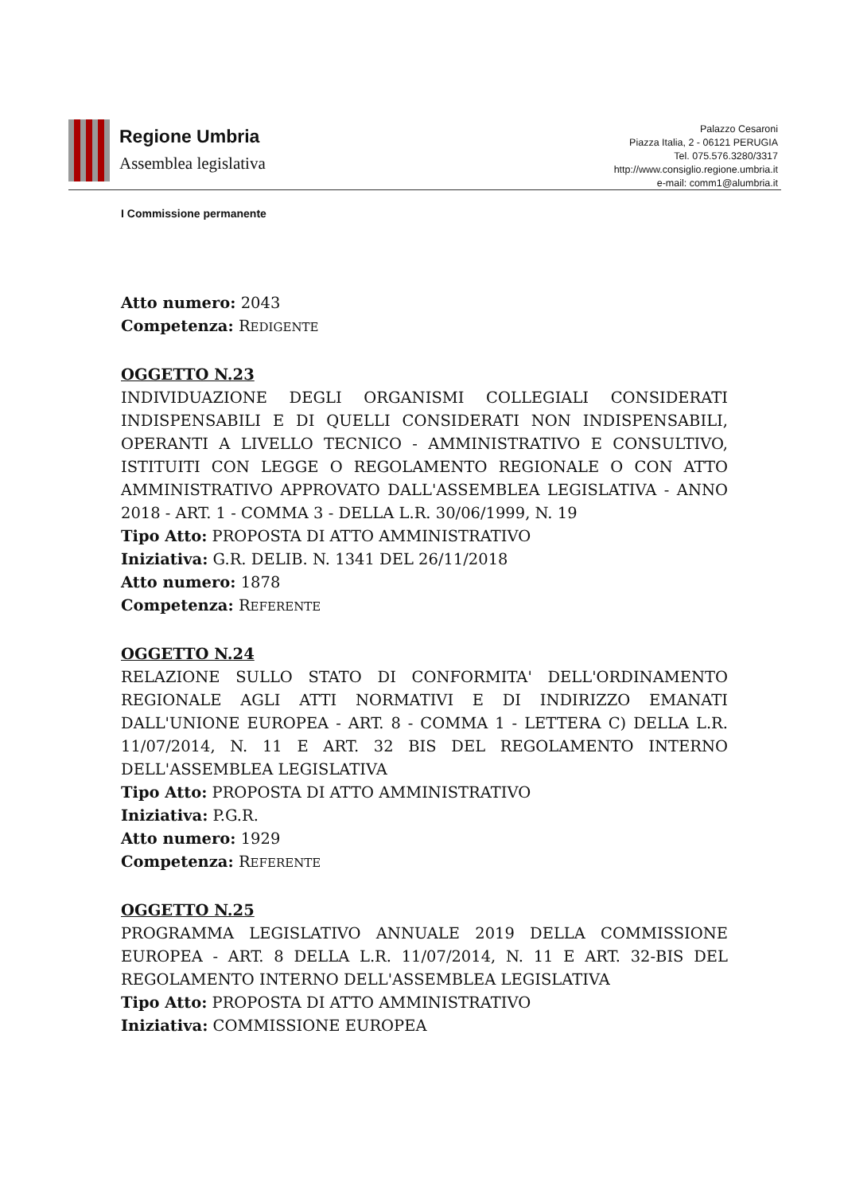Regione Umbria
Assemblea legislativa
Palazzo Cesaroni
Piazza Italia, 2 - 06121 PERUGIA
Tel. 075.576.3280/3317
http://www.consiglio.regione.umbria.it
e-mail: comm1@alumbria.it
I Commissione permanente
Atto numero: 2043
Competenza: REDIGENTE
OGGETTO N.23
INDIVIDUAZIONE DEGLI ORGANISMI COLLEGIALI CONSIDERATI INDISPENSABILI E DI QUELLI CONSIDERATI NON INDISPENSABILI, OPERANTI A LIVELLO TECNICO - AMMINISTRATIVO E CONSULTIVO, ISTITUITI CON LEGGE O REGOLAMENTO REGIONALE O CON ATTO AMMINISTRATIVO APPROVATO DALL'ASSEMBLEA LEGISLATIVA - ANNO 2018 - ART. 1 - COMMA 3 - DELLA L.R. 30/06/1999, N. 19
Tipo Atto: PROPOSTA DI ATTO AMMINISTRATIVO
Iniziativa: G.R. DELIB. N. 1341 DEL 26/11/2018
Atto numero: 1878
Competenza: REFERENTE
OGGETTO N.24
RELAZIONE SULLO STATO DI CONFORMITA' DELL'ORDINAMENTO REGIONALE AGLI ATTI NORMATIVI E DI INDIRIZZO EMANATI DALL'UNIONE EUROPEA - ART. 8 - COMMA 1 - LETTERA C) DELLA L.R. 11/07/2014, N. 11 E ART. 32 BIS DEL REGOLAMENTO INTERNO DELL'ASSEMBLEA LEGISLATIVA
Tipo Atto: PROPOSTA DI ATTO AMMINISTRATIVO
Iniziativa: P.G.R.
Atto numero: 1929
Competenza: REFERENTE
OGGETTO N.25
PROGRAMMA LEGISLATIVO ANNUALE 2019 DELLA COMMISSIONE EUROPEA - ART. 8 DELLA L.R. 11/07/2014, N. 11 E ART. 32-BIS DEL REGOLAMENTO INTERNO DELL'ASSEMBLEA LEGISLATIVA
Tipo Atto: PROPOSTA DI ATTO AMMINISTRATIVO
Iniziativa: COMMISSIONE EUROPEA